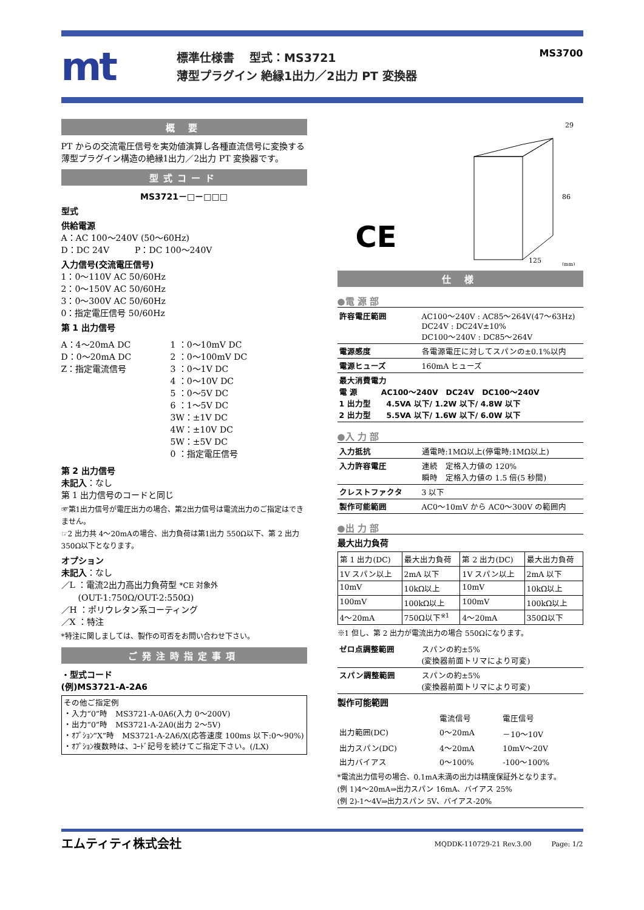mt
標準仕様書　 型式：MS3721
薄型プラグイン 絶縁1出力／2出力 PT 変換器
MS3700
概 要
PT からの交流電圧信号を実効値演算し各種直流信号に変換する薄型プラグイン構造の絶縁1出力／2出力 PT 変換器です。
型式コード
MS3721－□－□□□
型式
供給電源
A：AC 100～240V (50～60Hz)
D：DC 24V　　　P：DC 100～240V
入力信号(交流電圧信号)
1：0～110V AC 50/60Hz
2：0～150V AC 50/60Hz
3：0～300V AC 50/60Hz
0：指定電圧信号 50/60Hz
第 1 出力信号
A：4～20mA DC
D：0～20mA DC
Z：指定電流信号
1 ：0～10mV DC
2 ：0～100mV DC
3 ：0～1V DC
4 ：0～10V DC
5 ：0～5V DC
6 ：1～5V DC
3W：±1V DC
4W：±10V DC
5W：±5V DC
0 ：指定電圧信号
第 2 出力信号
未記入：なし
第 1 出力信号のコードと同じ
☞第1出力信号が電圧出力の場合、第2出力信号は電流出力のご指定はできません。
☞2 出力共 4～20mAの場合、出力負荷は第1出力 550Ω以下、第 2 出力 350Ω以下となります。
オプション
未記入：なし
／L ：電流2出力高出力負荷型 *CE 対象外
　　(OUT-1:750Ω/OUT-2:550Ω)
／H ：ポリウレタン系コーティング
／X ：特注
*特注に関しましては、製作の可否をお問い合わせ下さい。
ご発注時指定事項
・型式コード
(例)MS3721-A-2A6
その他ご指定例
・入力“0”時　MS3721-A-0A6(入力 0～200V)
・出力“0”時　MS3721-A-2A0(出力 2～5V)
・ｵﾌﾟｼｮﾝ“X”時　MS3721-A-2A6/X(応答速度 100ms 以下:0～90%)
・ｵﾌﾟｼｮﾝ複数時は、ｺｰﾄﾞ記号を続けてご指定下さい。(/LX)
CE
29
86
125
(mm)
仕 様
●電 源 部
| 許容電圧範囲 | AC100～240V : AC85～264V(47～63Hz) DC24V : DC24V±10% DC100～240V : DC85～264V |
| 電源感度 | 各電源電圧に対してスパンの±0.1%以内 |
| 電源ヒューズ | 160mA ヒューズ |
| 最大消費電力 電 源 AC100～240V DC24V DC100～240V 1 出力型 4.5VA 以下/ 1.2W 以下/ 4.8W 以下 2 出力型 5.5VA 以下/ 1.6W 以下/ 6.0W 以下 | |
●入 力 部
| 入力抵抗 | 通電時:1MΩ以上(停電時:1MΩ以上) |
| 入力許容電圧 | 連続 定格入力値の 120% 瞬時 定格入力値の 1.5 倍(5 秒間) |
| クレストファクタ | 3 以下 |
| 製作可能範囲 | AC0～10mV から AC0～300V の範囲内 |
●出 力 部
最大出力負荷
| 第 1 出力(DC) | 最大出力負荷 | 第 2 出力(DC) | 最大出力負荷 |
| --- | --- | --- | --- |
| 1V スパン以上 | 2mA 以下 | 1V スパン以上 | 2mA 以下 |
| 10mV | 10kΩ以上 | 10mV | 10kΩ以上 |
| 100mV | 100kΩ以上 | 100mV | 100kΩ以上 |
| 4～20mA | 750Ω以下<sup>※1</sup> | 4～20mA | 350Ω以下 |
※1 但し、第 2 出力が電流出力の場合 550Ωになります。
| ゼロ点調整範囲 | スパンの約±5% (変換器前面トリマにより可変) |
| スパン調整範囲 | スパンの約±5% (変換器前面トリマにより可変) |
製作可能範囲
| | 電流信号 | 電圧信号 |
| 出力範囲(DC) | 0～20mA | －10～10V |
| 出力スパン(DC) | 4～20mA | 10mV～20V |
| 出力バイアス | 0～100% | -100～100% |
*電流出力信号の場合、0.1mA未満の出力は精度保証外となります。
(例 1)4～20mA⇒出力スパン 16mA、バイアス 25%
(例 2)-1～4V⇒出力スパン 5V、バイアス-20%
エムティティ株式会社 MQDDK-110729-21 Rev.3.00　　　Page: 1/2